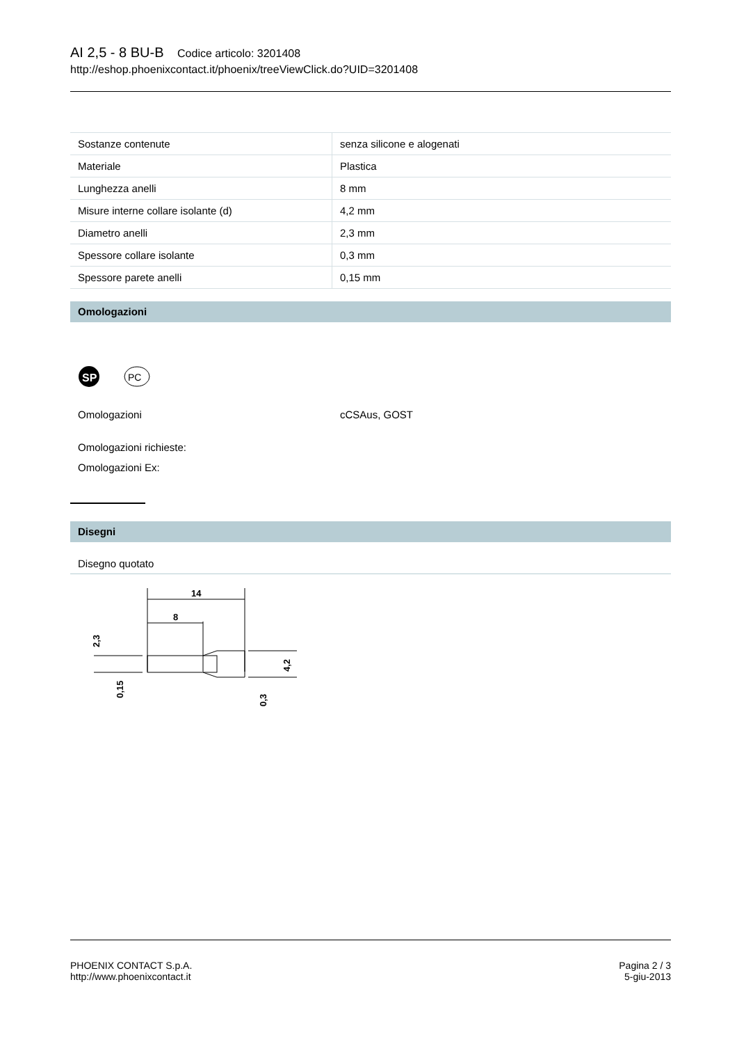AI 2,5 - 8 BU-B Codice articolo: 3201408
http://eshop.phoenixcontact.it/phoenix/treeViewClick.do?UID=3201408
| Sostanze contenute | senza silicone e alogenati |
| Materiale | Plastica |
| Lunghezza anelli | 8 mm |
| Misure interne collare isolante (d) | 4,2 mm |
| Diametro anelli | 2,3 mm |
| Spessore collare isolante | 0,3 mm |
| Spessore parete anelli | 0,15 mm |
Omologazioni
SP
PC
Omologazioni cCSAus, GOST
Omologazioni richieste:
Omologazioni Ex:
Disegni
Disegno quotato
14
8
2,3
0,15
4,2
0,3
PHOENIX CONTACT S.p.A.
http://www.phoenixcontact.it
Pagina 2 / 3
5-giu-2013